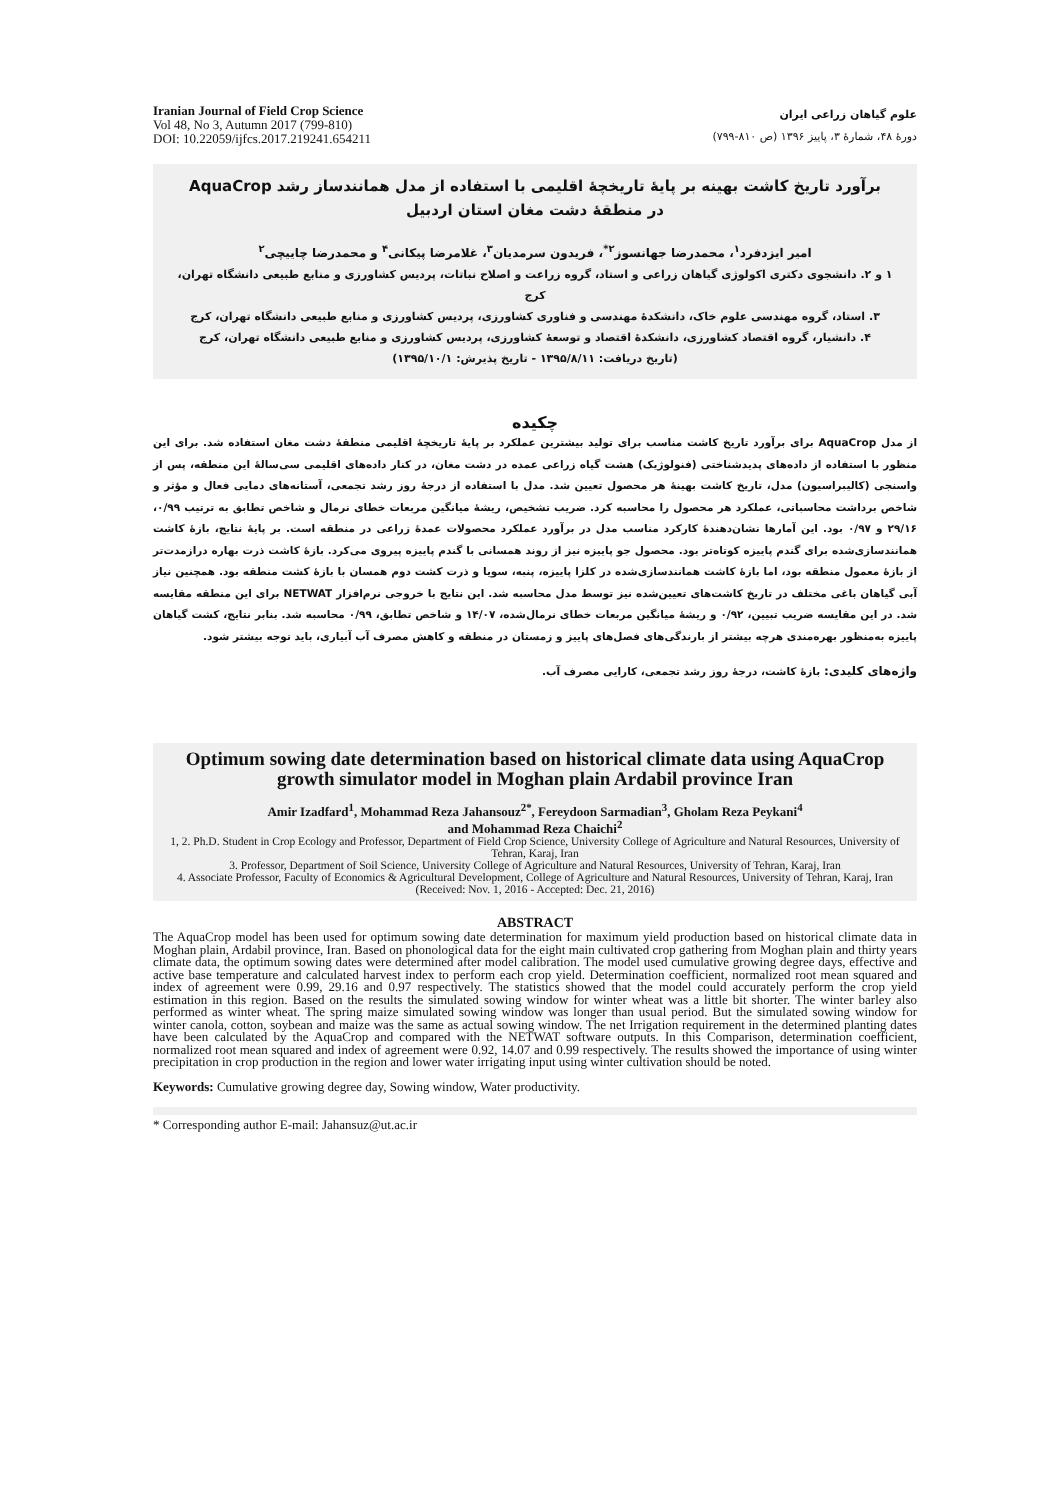Iranian Journal of Field Crop Science
Vol 48, No 3, Autumn 2017 (799-810)
DOI: 10.22059/ijfcs.2017.219241.654211
علوم گیاهان زراعی ایران
دورهٔ ۴۸، شمارهٔ ۳، پاییز ۱۳۹۶ (ص ۸۱۰-۷۹۹)
برآورد تاریخ کاشت بهینه بر پایهٔ تاریخچهٔ اقلیمی با استفاده از مدل همانندساز رشد AquaCrop
در منطقهٔ دشت مغان استان اردبیل
امیر ایزدفرد<sup>۱</sup>، محمدرضا جهانسوز<sup>۲*</sup>، فریدون سرمدیان<sup>۳</sup>، غلامرضا پیکانی<sup>۴</sup> و محمدرضا چاییچی<sup>۲</sup>
۱ و ۲. دانشجوی دکتری اکولوژی گیاهان زراعی و استاد، گروه زراعت و اصلاح نباتات، پردیس کشاورزی و منابع طبیعی دانشگاه تهران، کرج
۳. استاد، گروه مهندسی علوم خاک، دانشکدهٔ مهندسی و فناوری کشاورزی، پردیس کشاورزی و منابع طبیعی دانشگاه تهران، کرج
۴. دانشیار، گروه اقتصاد کشاورزی، دانشکدهٔ اقتصاد و توسعهٔ کشاورزی، پردیس کشاورزی و منابع طبیعی دانشگاه تهران، کرج
(تاریخ دریافت: ۱۳۹۵/۸/۱۱ - تاریخ پذیرش: ۱۳۹۵/۱۰/۱)
چکیده
از مدل AquaCrop برای برآورد تاریخ کاشت مناسب برای تولید بیشترین عملکرد بر پایهٔ تاریخچهٔ اقلیمی منطقهٔ دشت مغان استفاده شد. برای این منظور با استفاده از داده‌های پدیدشناختی (فنولوژیک) هشت گیاه زراعی عمده در دشت مغان، در کنار داده‌های اقلیمی سی‌سالهٔ این منطقه، پس از واسنجی (کالیبراسیون) مدل، تاریخ کاشت بهینهٔ هر محصول تعیین شد. مدل با استفاده از درجهٔ روز رشد تجمعی، آستانه‌های دمایی فعال و مؤثر و شاخص برداشت محاسباتی، عملکرد هر محصول را محاسبه کرد. ضریب تشخیص، ریشهٔ میانگین مربعات خطای نرمال و شاخص تطابق به ترتیب ۰/۹۹، ۲۹/۱۶ و ۰/۹۷ بود. این آمارها نشان‌دهندهٔ کارکرد مناسب مدل در برآورد عملکرد محصولات عمدهٔ زراعی در منطقه است. بر پایهٔ نتایج، بازهٔ کاشت همانندسازی‌شده برای گندم پاییزه کوتاه‌تر بود. محصول جو پاییزه نیز از روند همسانی با گندم پاییزه پیروی می‌کرد. بازهٔ کاشت ذرت بهاره درازمدت‌تر از بازهٔ معمول منطقه بود، اما بازهٔ کاشت همانندسازی‌شده در کلزا پاییزه، پنبه، سویا و ذرت کشت دوم همسان با بازهٔ کشت منطقه بود. همچنین نیاز آبی گیاهان باغی مختلف در تاریخ کاشت‌های تعیین‌شده نیز توسط مدل محاسبه شد. این نتایج با خروجی نرم‌افزار NETWAT برای این منطقه مقایسه شد. در این مقایسه ضریب تبیین، ۰/۹۲ و ریشهٔ میانگین مربعات خطای نرمال‌شده، ۱۴/۰۷ و شاخص تطابق، ۰/۹۹ محاسبه شد. بنابر نتایج، کشت گیاهان پاییزه به‌منظور بهره‌مندی هرچه بیشتر از بارندگی‌های فصل‌های پاییز و زمستان در منطقه و کاهش مصرف آب آبیاری، باید توجه بیشتر شود.
واژه‌های کلیدی: بازهٔ کاشت، درجهٔ روز رشد تجمعی، کارایی مصرف آب.
Optimum sowing date determination based on historical climate data using AquaCrop growth simulator model in Moghan plain Ardabil province Iran
Amir Izadfard<sup>1</sup>, Mohammad Reza Jahansouz<sup>2*</sup>, Fereydoon Sarmadian<sup>3</sup>, Gholam Reza Peykani<sup>4</sup>
and Mohammad Reza Chaichi<sup>2</sup>
1, 2. Ph.D. Student in Crop Ecology and Professor, Department of Field Crop Science, University College of Agriculture and Natural Resources, University of Tehran, Karaj, Iran
3. Professor, Department of Soil Science, University College of Agriculture and Natural Resources, University of Tehran, Karaj, Iran
4. Associate Professor, Faculty of Economics & Agricultural Development, College of Agriculture and Natural Resources, University of Tehran, Karaj, Iran
(Received: Nov. 1, 2016 - Accepted: Dec. 21, 2016)
ABSTRACT
The AquaCrop model has been used for optimum sowing date determination for maximum yield production based on historical climate data in Moghan plain, Ardabil province, Iran. Based on phonological data for the eight main cultivated crop gathering from Moghan plain and thirty years climate data, the optimum sowing dates were determined after model calibration. The model used cumulative growing degree days, effective and active base temperature and calculated harvest index to perform each crop yield. Determination coefficient, normalized root mean squared and index of agreement were 0.99, 29.16 and 0.97 respectively. The statistics showed that the model could accurately perform the crop yield estimation in this region. Based on the results the simulated sowing window for winter wheat was a little bit shorter. The winter barley also performed as winter wheat. The spring maize simulated sowing window was longer than usual period. But the simulated sowing window for winter canola, cotton, soybean and maize was the same as actual sowing window. The net Irrigation requirement in the determined planting dates have been calculated by the AquaCrop and compared with the NETWAT software outputs. In this Comparison, determination coefficient, normalized root mean squared and index of agreement were 0.92, 14.07 and 0.99 respectively. The results showed the importance of using winter precipitation in crop production in the region and lower water irrigating input using winter cultivation should be noted.
Keywords: Cumulative growing degree day, Sowing window, Water productivity.
* Corresponding author E-mail: Jahansuz@ut.ac.ir